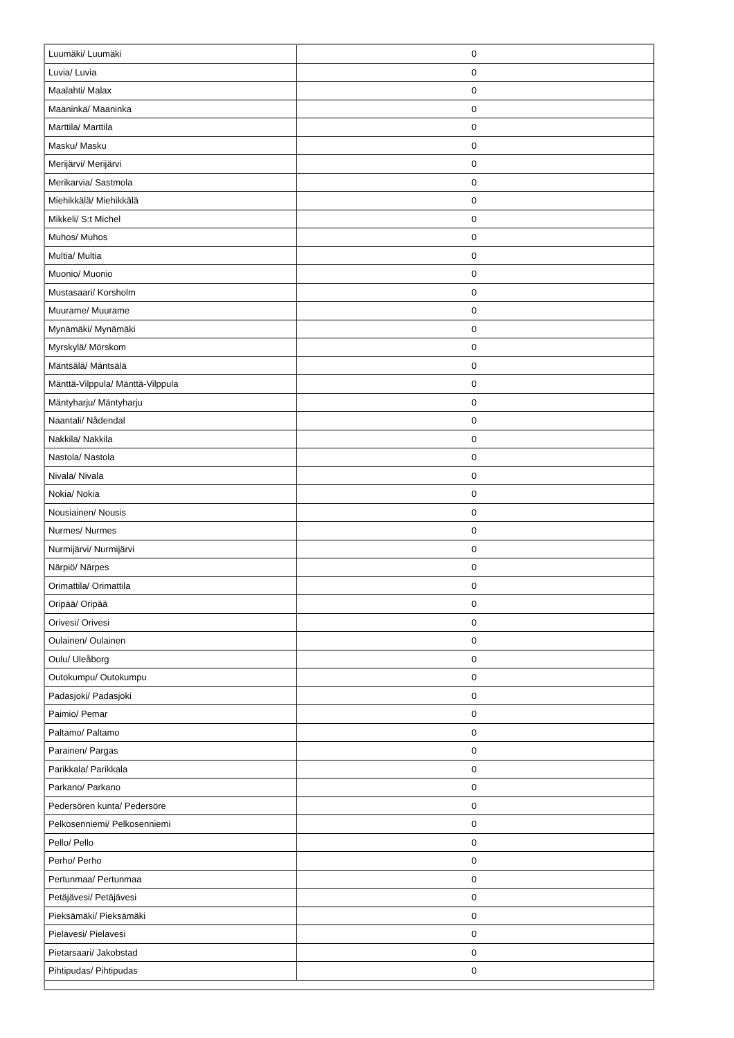| Luumäki/ Luumäki | 0 |
| Luvia/ Luvia | 0 |
| Maalahti/ Malax | 0 |
| Maaninka/ Maaninka | 0 |
| Marttila/ Marttila | 0 |
| Masku/ Masku | 0 |
| Merijärvi/ Merijärvi | 0 |
| Merikarvia/ Sastmola | 0 |
| Miehikkälä/ Miehikkälä | 0 |
| Mikkeli/ S:t Michel | 0 |
| Muhos/ Muhos | 0 |
| Multia/ Multia | 0 |
| Muonio/ Muonio | 0 |
| Mustasaari/ Korsholm | 0 |
| Muurame/ Muurame | 0 |
| Mynämäki/ Mynämäki | 0 |
| Myrskylä/ Mörskom | 0 |
| Mäntsälä/ Mäntsälä | 0 |
| Mänttä-Vilppula/ Mänttä-Vilppula | 0 |
| Mäntyharju/ Mäntyharju | 0 |
| Naantali/ Nådendal | 0 |
| Nakkila/ Nakkila | 0 |
| Nastola/ Nastola | 0 |
| Nivala/ Nivala | 0 |
| Nokia/ Nokia | 0 |
| Nousiainen/ Nousis | 0 |
| Nurmes/ Nurmes | 0 |
| Nurmijärvi/ Nurmijärvi | 0 |
| Närpiö/ Närpes | 0 |
| Orimattila/ Orimattila | 0 |
| Oripää/ Oripää | 0 |
| Orivesi/ Orivesi | 0 |
| Oulainen/ Oulainen | 0 |
| Oulu/ Uleåborg | 0 |
| Outokumpu/ Outokumpu | 0 |
| Padasjoki/ Padasjoki | 0 |
| Paimio/ Pemar | 0 |
| Paltamo/ Paltamo | 0 |
| Parainen/ Pargas | 0 |
| Parikkala/ Parikkala | 0 |
| Parkano/ Parkano | 0 |
| Pedersören kunta/ Pedersöre | 0 |
| Pelkosenniemi/ Pelkosenniemi | 0 |
| Pello/ Pello | 0 |
| Perho/ Perho | 0 |
| Pertunmaa/ Pertunmaa | 0 |
| Petäjävesi/ Petäjävesi | 0 |
| Pieksämäki/ Pieksämäki | 0 |
| Pielavesi/ Pielavesi | 0 |
| Pietarsaari/ Jakobstad | 0 |
| Pihtipudas/ Pihtipudas | 0 |